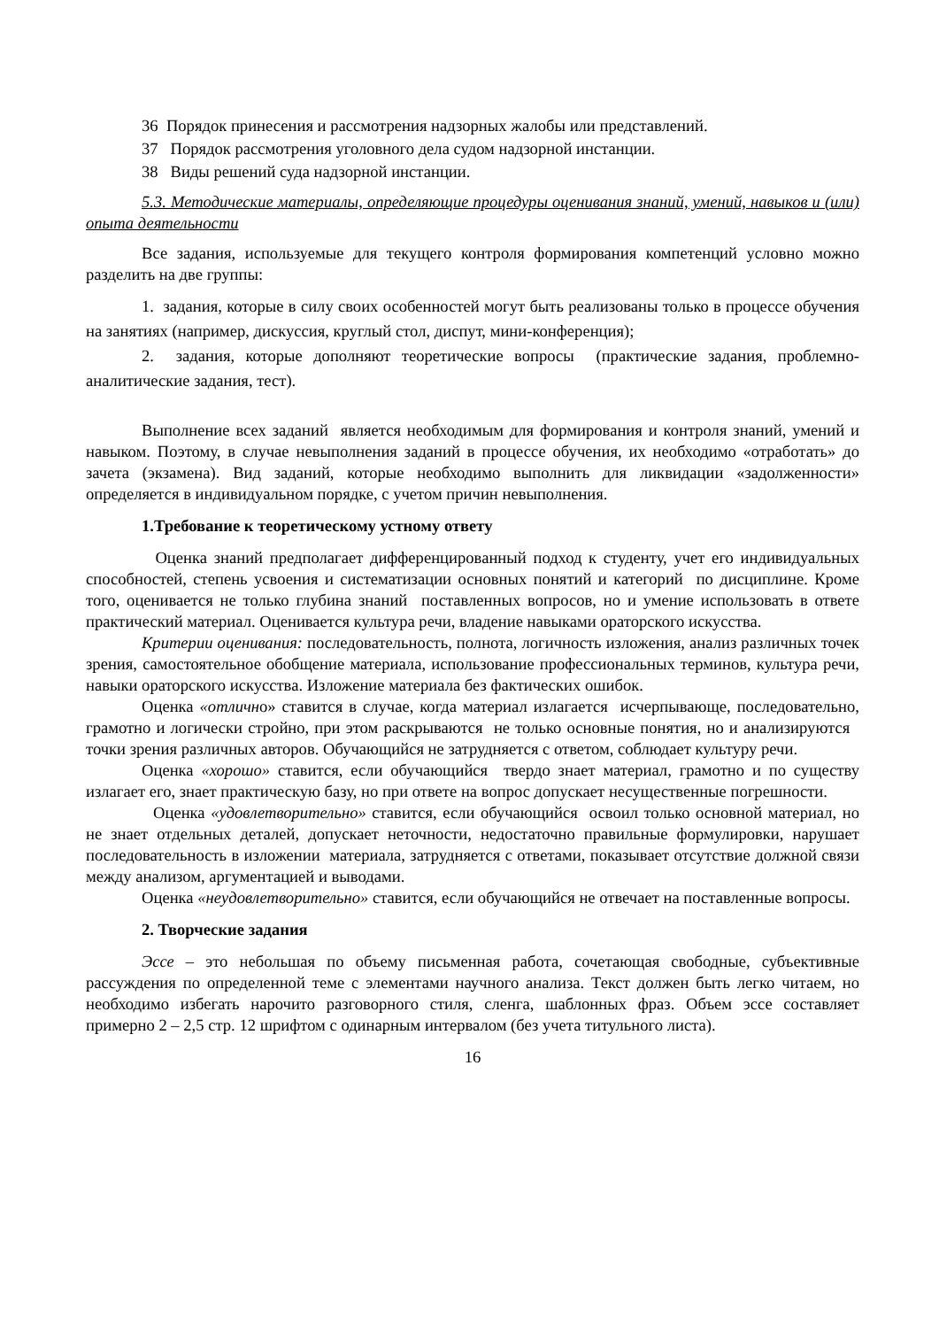36 Порядок принесения и рассмотрения надзорных жалобы или представлений.
37 Порядок рассмотрения уголовного дела судом надзорной инстанции.
38 Виды решений суда надзорной инстанции.
5.3. Методические материалы, определяющие процедуры оценивания знаний, умений, навыков и (или) опыта деятельности
Все задания, используемые для текущего контроля формирования компетенций условно можно разделить на две группы:
1. задания, которые в силу своих особенностей могут быть реализованы только в процессе обучения на занятиях (например, дискуссия, круглый стол, диспут, мини-конференция);
2. задания, которые дополняют теоретические вопросы (практические задания, проблемно-аналитические задания, тест).
Выполнение всех заданий является необходимым для формирования и контроля знаний, умений и навыком. Поэтому, в случае невыполнения заданий в процессе обучения, их необходимо «отработать» до зачета (экзамена). Вид заданий, которые необходимо выполнить для ликвидации «задолженности» определяется в индивидуальном порядке, с учетом причин невыполнения.
1.Требование к теоретическому устному ответу
Оценка знаний предполагает дифференцированный подход к студенту, учет его индивидуальных способностей, степень усвоения и систематизации основных понятий и категорий по дисциплине. Кроме того, оценивается не только глубина знаний поставленных вопросов, но и умение использовать в ответе практический материал. Оценивается культура речи, владение навыками ораторского искусства.
Критерии оценивания: последовательность, полнота, логичность изложения, анализ различных точек зрения, самостоятельное обобщение материала, использование профессиональных терминов, культура речи, навыки ораторского искусства. Изложение материала без фактических ошибок.
Оценка «отлично» ставится в случае, когда материал излагается исчерпывающе, последовательно, грамотно и логически стройно, при этом раскрываются не только основные понятия, но и анализируются точки зрения различных авторов. Обучающийся не затрудняется с ответом, соблюдает культуру речи.
Оценка «хорошо» ставится, если обучающийся твердо знает материал, грамотно и по существу излагает его, знает практическую базу, но при ответе на вопрос допускает несущественные погрешности.
Оценка «удовлетворительно» ставится, если обучающийся освоил только основной материал, но не знает отдельных деталей, допускает неточности, недостаточно правильные формулировки, нарушает последовательность в изложении материала, затрудняется с ответами, показывает отсутствие должной связи между анализом, аргументацией и выводами.
Оценка «неудовлетворительно» ставится, если обучающийся не отвечает на поставленные вопросы.
2. Творческие задания
Эссе – это небольшая по объему письменная работа, сочетающая свободные, субъективные рассуждения по определенной теме с элементами научного анализа. Текст должен быть легко читаем, но необходимо избегать нарочито разговорного стиля, сленга, шаблонных фраз. Объем эссе составляет примерно 2 – 2,5 стр. 12 шрифтом с одинарным интервалом (без учета титульного листа).
16